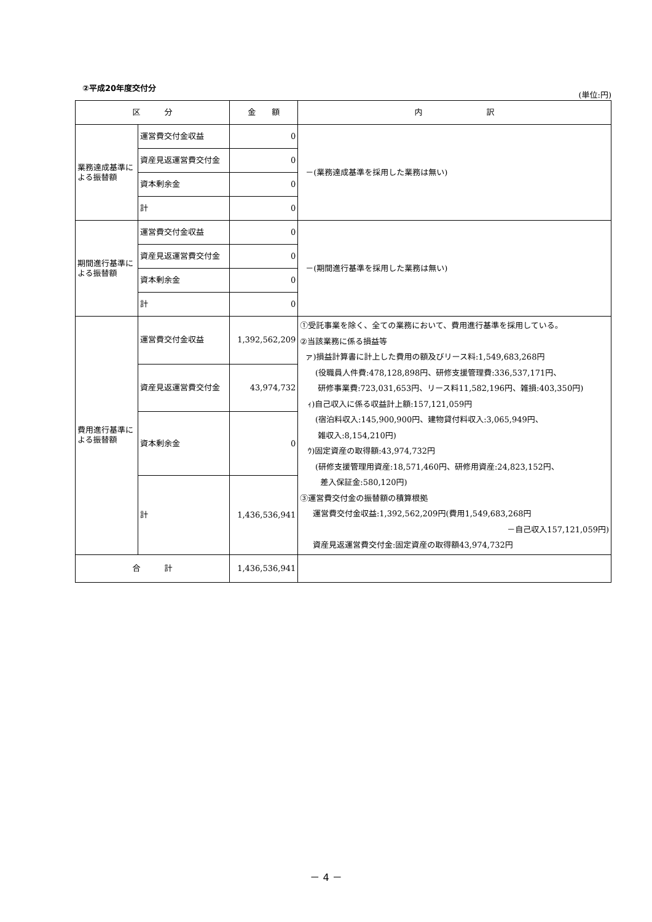②平成20年度交付分
(単位:円)
| 区 分 | | 金 額 | 内 訳 |
| --- | --- | --- | --- |
| 業務達成基準による振替額 | 運営費交付金収益 | 0 | －(業務達成基準を採用した業務は無い) |
| | 資産見返運営費交付金 | 0 | |
| | 資本剰余金 | 0 | |
| | 計 | 0 | |
| 期間進行基準による振替額 | 運営費交付金収益 | 0 | －(期間進行基準を採用した業務は無い) |
| | 資産見返運営費交付金 | 0 | |
| | 資本剰余金 | 0 | |
| | 計 | 0 | |
| 費用進行基準による振替額 | 運営費交付金収益 | 1,392,562,209 | ①受託事業を除く、全ての業務において、費用進行基準を採用している。 ②当該業務に係る損益等 ァ)損益計算書に計上した費用の額及びリース料:1,549,683,268円 (役職員人件費:478,128,898円、研修支援管理費:336,537,171円、 研修事業費:723,031,653円、リース料11,582,196円、雑損:403,350円) ｨ)自己収入に係る収益計上額:157,121,059円 (宿泊料収入:145,900,900円、建物貸付料収入:3,065,949円、 雑収入:8,154,210円) ｳ)固定資産の取得額:43,974,732円 (研修支援管理用資産:18,571,460円、研修用資産:24,823,152円、 差入保証金:580,120円) ③運営費交付金の振替額の積算根拠 運営費交付金収益:1,392,562,209円(費用1,549,683,268円 －自己収入157,121,059円) 資産見返運営費交付金:固定資産の取得額43,974,732円 |
| | 資産見返運営費交付金 | 43,974,732 | |
| | 資本剰余金 | 0 | |
| | 計 | 1,436,536,941 | |
| 合 計 | | 1,436,536,941 | |
－ 4 －